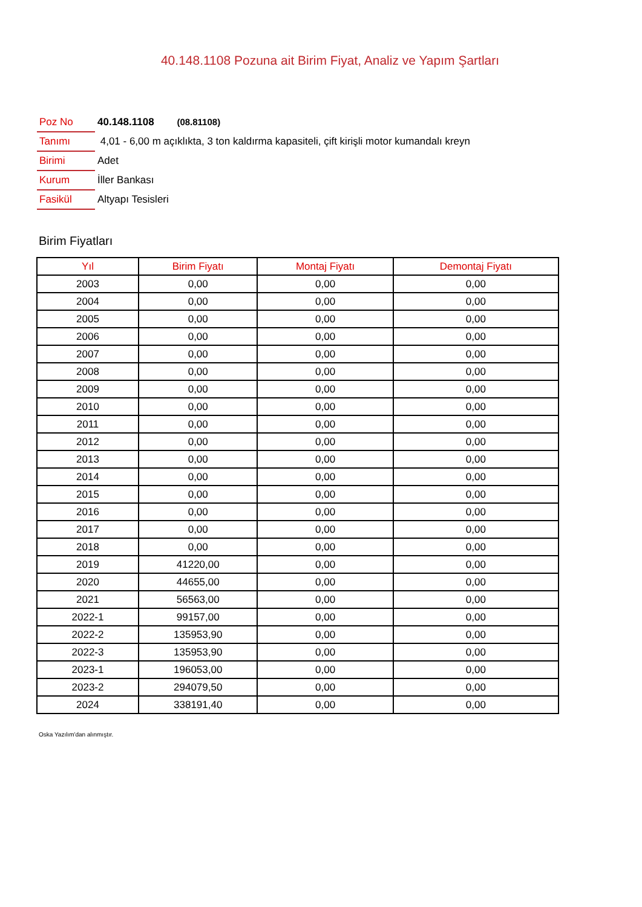40.148.1108 Pozuna ait Birim Fiyat, Analiz ve Yapım Şartları
| Poz No | 40.148.1108 (08.81108) |
| Tanımı | 4,01 - 6,00 m açıklıkta, 3 ton kaldırma kapasiteli, çift kirişli motor kumandalı kreyn |
| Birimi | Adet |
| Kurum | İller Bankası |
| Fasikül | Altyapı Tesisleri |
Birim Fiyatları
| Yıl | Birim Fiyatı | Montaj Fiyatı | Demontaj Fiyatı |
| --- | --- | --- | --- |
| 2003 | 0,00 | 0,00 | 0,00 |
| 2004 | 0,00 | 0,00 | 0,00 |
| 2005 | 0,00 | 0,00 | 0,00 |
| 2006 | 0,00 | 0,00 | 0,00 |
| 2007 | 0,00 | 0,00 | 0,00 |
| 2008 | 0,00 | 0,00 | 0,00 |
| 2009 | 0,00 | 0,00 | 0,00 |
| 2010 | 0,00 | 0,00 | 0,00 |
| 2011 | 0,00 | 0,00 | 0,00 |
| 2012 | 0,00 | 0,00 | 0,00 |
| 2013 | 0,00 | 0,00 | 0,00 |
| 2014 | 0,00 | 0,00 | 0,00 |
| 2015 | 0,00 | 0,00 | 0,00 |
| 2016 | 0,00 | 0,00 | 0,00 |
| 2017 | 0,00 | 0,00 | 0,00 |
| 2018 | 0,00 | 0,00 | 0,00 |
| 2019 | 41220,00 | 0,00 | 0,00 |
| 2020 | 44655,00 | 0,00 | 0,00 |
| 2021 | 56563,00 | 0,00 | 0,00 |
| 2022-1 | 99157,00 | 0,00 | 0,00 |
| 2022-2 | 135953,90 | 0,00 | 0,00 |
| 2022-3 | 135953,90 | 0,00 | 0,00 |
| 2023-1 | 196053,00 | 0,00 | 0,00 |
| 2023-2 | 294079,50 | 0,00 | 0,00 |
| 2024 | 338191,40 | 0,00 | 0,00 |
Oska Yazılım'dan alınmıştır.